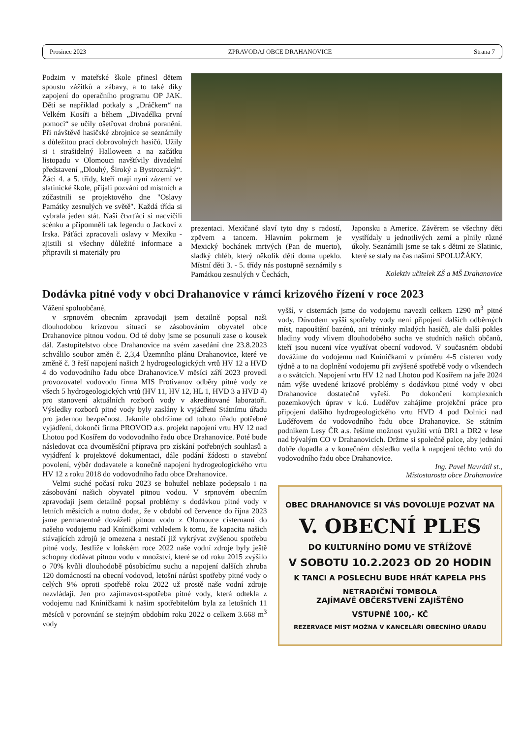Prosinec 2023 ZPRAVODAJ OBCE DRAHANOVICE Strana 7
Podzim v mateřské škole přinesl dětem spoustu zážitků a zábavy, a to také díky zapojení do operačního programu OP JAK. Děti se například potkaly s „Dráčkem“ na Velkém Kosíři a během „Divadélka první pomoci“ se učily ošetřovat drobná poranění. Při návštěvě hasičské zbrojnice se seznámily s důležitou prací dobrovolných hasičů. Užily si i strašidelný Halloween a na začátku listopadu v Olomouci navštívily divadelní představení „Dlouhý, Široký a Bystrozraký“. Žáci 4. a 5. třídy, kteří mají nyní zázemí ve slatinické škole, přijali pozvání od místních a zúčastnili se projektového dne "Oslavy Památky zesnulých ve světě". Každá třída si vybrala jeden stát. Naši čtvrťáci si nacvičili scénku a připomněli tak legendu o Jackovi z Irska. Páťáci zpracovali oslavy v Mexiku - zjistili si všechny důležité informace a připravili si materiály pro
prezentaci. Mexičané slaví tyto dny s radostí, zpěvem a tancem. Hlavním pokrmem je Mexický bochánek mrtvých (Pan de muerto), sladký chléb, který několik dětí doma upeklo. Místní děti 3. - 5. třídy nás postupně seznámily s Památkou zesnulých v Čechách,
Japonsku a Americe. Závěrem se všechny děti vystřídaly u jednotlivých zemí a plnily různé úkoly. Seznámili jsme se tak s dětmi ze Slatinic, které se staly na čas našimi SPOLUŽÁKY.
Kolektiv učitelek ZŠ a MŠ Drahanovice
Dodávka pitné vody v obci Drahanovice v rámci krizového řízení v roce 2023
Vážení spoluobčané,
v srpnovém obecním zpravodaji jsem detailně popsal naši dlouhodobou krizovou situaci se zásobováním obyvatel obce Drahanovice pitnou vodou. Od té doby jsme se posunuli zase o kousek dál. Zastupitelstvo obce Drahanovice na svém zasedání dne 23.8.2023 schválilo soubor změn č. 2,3,4 Územního plánu Drahanovice, které ve změně č. 3 řeší napojení našich 2 hydrogeologických vrtů HV 12 a HVD 4 do vodovodního řadu obce Drahanovice.V měsíci září 2023 provedl provozovatel vodovodu firma MIS Protivanov odběry pitné vody ze všech 5 hydrogeologických vrtů (HV 11, HV 12, HL 1, HVD 3 a HVD 4) pro stanovení aktuálních rozborů vody v akreditované laboratoři. Výsledky rozborů pitné vody byly zaslány k vyjádření Státnímu úřadu pro jadernou bezpečnost. Jakmile obdržíme od tohoto úřadu potřebné vyjádření, dokončí firma PROVOD a.s. projekt napojení vrtu HV 12 nad Lhotou pod Kosířem do vodovodního řadu obce Drahanovice. Poté bude následovat cca dvouměsíční příprava pro získání potřebných souhlasů a vyjádření k projektové dokumentaci, dále podání žádosti o stavební povolení, výběr dodavatele a konečně napojení hydrogeologického vrtu HV 12 z roku 2018 do vodovodního řadu obce Drahanovice.
Velmi suché počasí roku 2023 se bohužel neblaze podepsalo i na zásobování našich obyvatel pitnou vodou. V srpnovém obecním zpravodaji jsem detailně popsal problémy s dodávkou pitné vody v letních měsících a nutno dodat, že v období od července do října 2023 jsme permanentně dováželi pitnou vodu z Olomouce cisternami do našeho vodojemu nad Kníničkami vzhledem k tomu, že kapacita našich stávajících zdrojů je omezena a nestačí již vykrývat zvýšenou spotřebu pitné vody. Jestliže v loňském roce 2022 naše vodní zdroje byly ještě schopny dodávat pitnou vodu v množství, které se od roku 2015 zvýšilo o 70% kvůli dlouhodobě působícímu suchu a napojení dalších zhruba 120 domácností na obecní vodovod, letošní nárůst spotřeby pitné vody o celých 9% oproti spotřebě roku 2022 už prostě naše vodní zdroje nezvládají. Jen pro zajímavost-spotřeba pitné vody, která odtekla z vodojemu nad Kníničkami k našim spotřebitelům byla za letošních 11 měsíců v porovnání se stejným obdobím roku 2022 o celkem 3.668 m<sup>3</sup> vody
vyšší, v cisternách jsme do vodojemu navezli celkem 1290 m<sup>3</sup> pitné vody. Důvodem vyšší spotřeby vody není připojení dalších odběrných míst, napouštění bazénů, ani tréninky mladých hasičů, ale další pokles hladiny vody vlivem dlouhodobého sucha ve studních našich občanů, kteří jsou nuceni více využívat obecní vodovod. V současném období dovážíme do vodojemu nad Kníničkami v průměru 4-5 cisteren vody týdně a to na doplnění vodojemu při zvýšené spotřebě vody o víkendech a o svátcích. Napojení vrtu HV 12 nad Lhotou pod Kosířem na jaře 2024 nám výše uvedené krizové problémy s dodávkou pitné vody v obci Drahanovice dostatečně vyřeší. Po dokončení komplexních pozemkových úprav v k.ú. Luděřov zahájíme projekční práce pro připojení dalšího hydrogeologického vrtu HVD 4 pod Dolnicí nad Luděřovem do vodovodního řadu obce Drahanovice. Se státním podnikem Lesy ČR a.s. řešíme možnost využití vrtů DR1 a DR2 v lese nad bývalým CO v Drahanovicích. Držme si společně palce, aby jednání dobře dopadla a v konečném důsledku vedla k napojení těchto vrtů do vodovodního řadu obce Drahanovice.
Ing. Pavel Navrátil st.,
Místostarosta obce Drahanovice
OBEC DRAHANOVICE SI VÁS DOVOLUJE POZVAT NA
V. OBECNÍ PLES
DO KULTURNÍHO DOMU VE STŘÍŽOVĚ
V SOBOTU 10.2.2023 OD 20 HODIN
K TANCI A POSLECHU BUDE HRÁT KAPELA PHS
NETRADIČNÍ TOMBOLA
ZAJÍMAVÉ OBČERSTVENÍ ZAJIŠTĚNO
VSTUPNÉ 100,- KČ
REZERVACE MÍST MOŽNÁ V KANCELÁŘI OBECNÍHO ÚŘADU